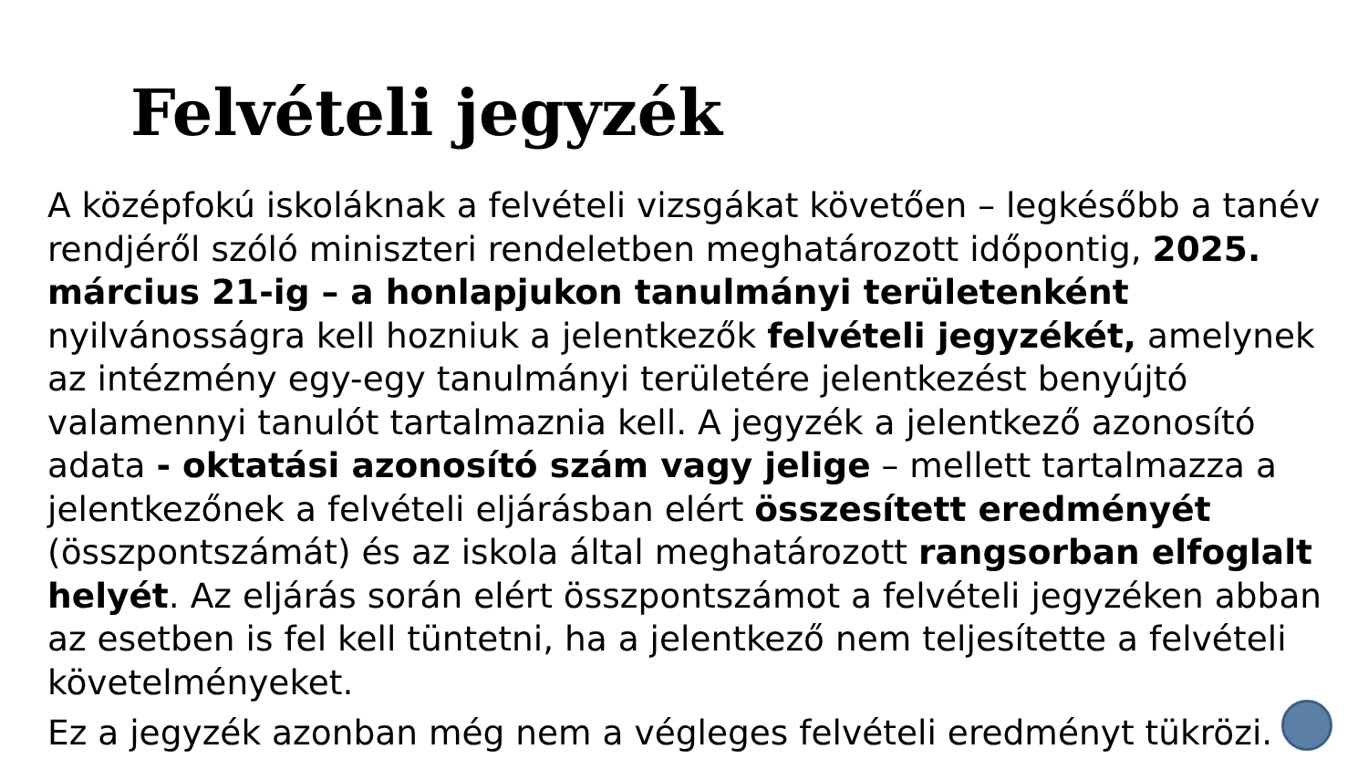Felvételi jegyzék
A középfokú iskoláknak a felvételi vizsgákat követően – legkésőbb a tanév rendjéről szóló miniszteri rendeletben meghatározott időpontig, 2025. március 21-ig – a honlapjukon tanulmányi területenként nyilvánosságra kell hozniuk a jelentkezők felvételi jegyzékét, amelynek az intézmény egy-egy tanulmányi területére jelentkezést benyújtó valamennyi tanulót tartalmaznia kell. A jegyzék a jelentkező azonosító adata - oktatási azonosító szám vagy jelige – mellett tartalmazza a jelentkezőnek a felvételi eljárásban elért összesített eredményét (összpontszámát) és az iskola által meghatározott rangsorban elfoglalt helyét. Az eljárás során elért összpontszámot a felvételi jegyzéken abban az esetben is fel kell tüntetni, ha a jelentkező nem teljesítette a felvételi követelményeket.
Ez a jegyzék azonban még nem a végleges felvételi eredményt tükrözi.